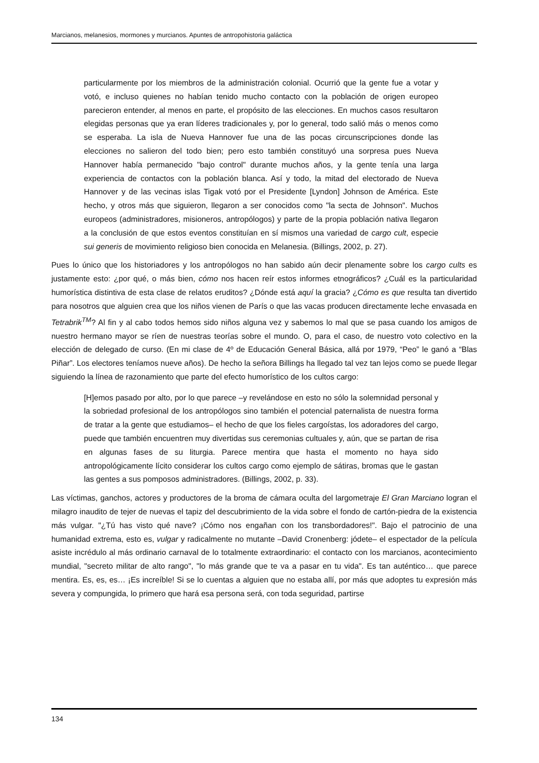Marcianos, melanesios, mormones y murcianos. Apuntes de antropohistoria galáctica
particularmente por los miembros de la administración colonial. Ocurrió que la gente fue a votar y votó, e incluso quienes no habían tenido mucho contacto con la población de origen europeo parecieron entender, al menos en parte, el propósito de las elecciones. En muchos casos resultaron elegidas personas que ya eran líderes tradicionales y, por lo general, todo salió más o menos como se esperaba. La isla de Nueva Hannover fue una de las pocas circunscripciones donde las elecciones no salieron del todo bien; pero esto también constituyó una sorpresa pues Nueva Hannover había permanecido "bajo control" durante muchos años, y la gente tenía una larga experiencia de contactos con la población blanca. Así y todo, la mitad del electorado de Nueva Hannover y de las vecinas islas Tigak votó por el Presidente [Lyndon] Johnson de América. Este hecho, y otros más que siguieron, llegaron a ser conocidos como "la secta de Johnson". Muchos europeos (administradores, misioneros, antropólogos) y parte de la propia población nativa llegaron a la conclusión de que estos eventos constituían en sí mismos una variedad de cargo cult, especie sui generis de movimiento religioso bien conocida en Melanesia. (Billings, 2002, p. 27).
Pues lo único que los historiadores y los antropólogos no han sabido aún decir plenamente sobre los cargo cults es justamente esto: ¿por qué, o más bien, cómo nos hacen reír estos informes etnográficos? ¿Cuál es la particularidad humorística distintiva de esta clase de relatos eruditos? ¿Dónde está aquí la gracia? ¿Cómo es que resulta tan divertido para nosotros que alguien crea que los niños vienen de París o que las vacas producen directamente leche envasada en Tetrabrik<sup>TM</sup>? Al fin y al cabo todos hemos sido niños alguna vez y sabemos lo mal que se pasa cuando los amigos de nuestro hermano mayor se ríen de nuestras teorías sobre el mundo. O, para el caso, de nuestro voto colectivo en la elección de delegado de curso. (En mi clase de 4º de Educación General Básica, allá por 1979, “Peo” le ganó a “Blas Piñar”. Los electores teníamos nueve años). De hecho la señora Billings ha llegado tal vez tan lejos como se puede llegar siguiendo la línea de razonamiento que parte del efecto humorístico de los cultos cargo:
[H]emos pasado por alto, por lo que parece –y revelándose en esto no sólo la solemnidad personal y la sobriedad profesional de los antropólogos sino también el potencial paternalista de nuestra forma de tratar a la gente que estudiamos– el hecho de que los fieles cargoístas, los adoradores del cargo, puede que también encuentren muy divertidas sus ceremonias cultuales y, aún, que se partan de risa en algunas fases de su liturgia. Parece mentira que hasta el momento no haya sido antropológicamente lícito considerar los cultos cargo como ejemplo de sátiras, bromas que le gastan las gentes a sus pomposos administradores. (Billings, 2002, p. 33).
Las víctimas, ganchos, actores y productores de la broma de cámara oculta del largometraje El Gran Marciano logran el milagro inaudito de tejer de nuevas el tapiz del descubrimiento de la vida sobre el fondo de cartón-piedra de la existencia más vulgar. "¿Tú has visto qué nave? ¡Cómo nos engañan con los transbordadores!". Bajo el patrocinio de una humanidad extrema, esto es, vulgar y radicalmente no mutante –David Cronenberg: jódete– el espectador de la película asiste incrédulo al más ordinario carnaval de lo totalmente extraordinario: el contacto con los marcianos, acontecimiento mundial, "secreto militar de alto rango", "lo más grande que te va a pasar en tu vida". Es tan auténtico… que parece mentira. Es, es, es… ¡Es increíble! Si se lo cuentas a alguien que no estaba allí, por más que adoptes tu expresión más severa y compungida, lo primero que hará esa persona será, con toda seguridad, partirse
134